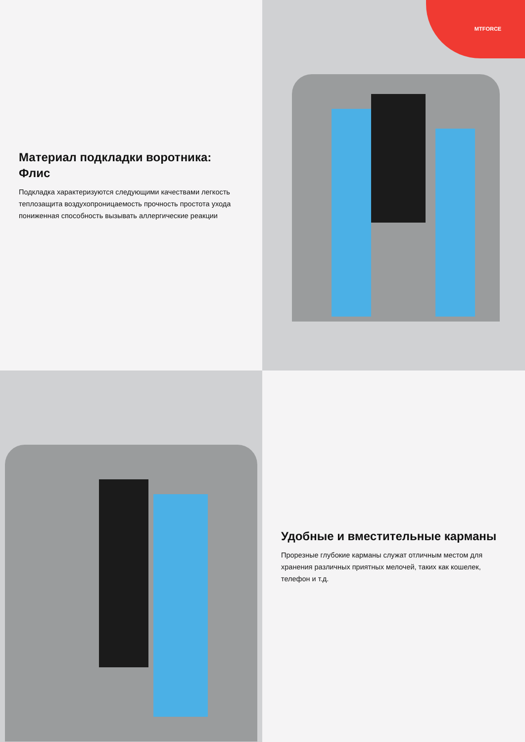Материал подкладки воротника: Флис
Подкладка характеризуются следующими качествами легкость теплозащита воздухопроницаемость прочность простота ухода пониженная способность вызывать аллергические реакции
MTFORCE
Удобные и вместительные карманы
Прорезные глубокие карманы служат отличным местом для хранения различных приятных мелочей, таких как кошелек, телефон и т.д.